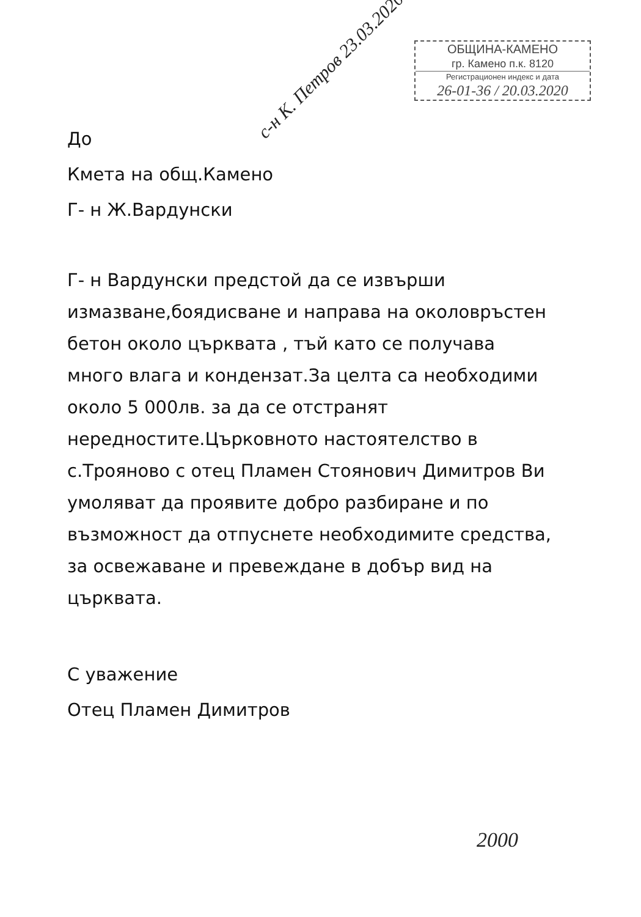ОБЩИНА-КАМЕНО
гр. Камено п.к. 8120
Регистрационен индекс и дата
26-01-36 / 20.03.2020
с-н К. Петров 23.03.2020
До
Кмета на общ.Камено
Г- н Ж.Вардунски
Г- н Вардунски предстой да се извърши измазване,боядисване и направа на околовръстен бетон около църквата , тъй като се получава много влага и кондензат.За целта са необходими около 5 000лв. за да се отстранят нередностите.Църковното настоятелство в с.Трояново с отец Пламен Стоянович Димитров Ви умоляват да проявите добро разбиране и по възможност да отпуснете необходимите средства, за освежаване и превеждане в добър вид на църквата.
С уважение
Отец Пламен Димитров
2000